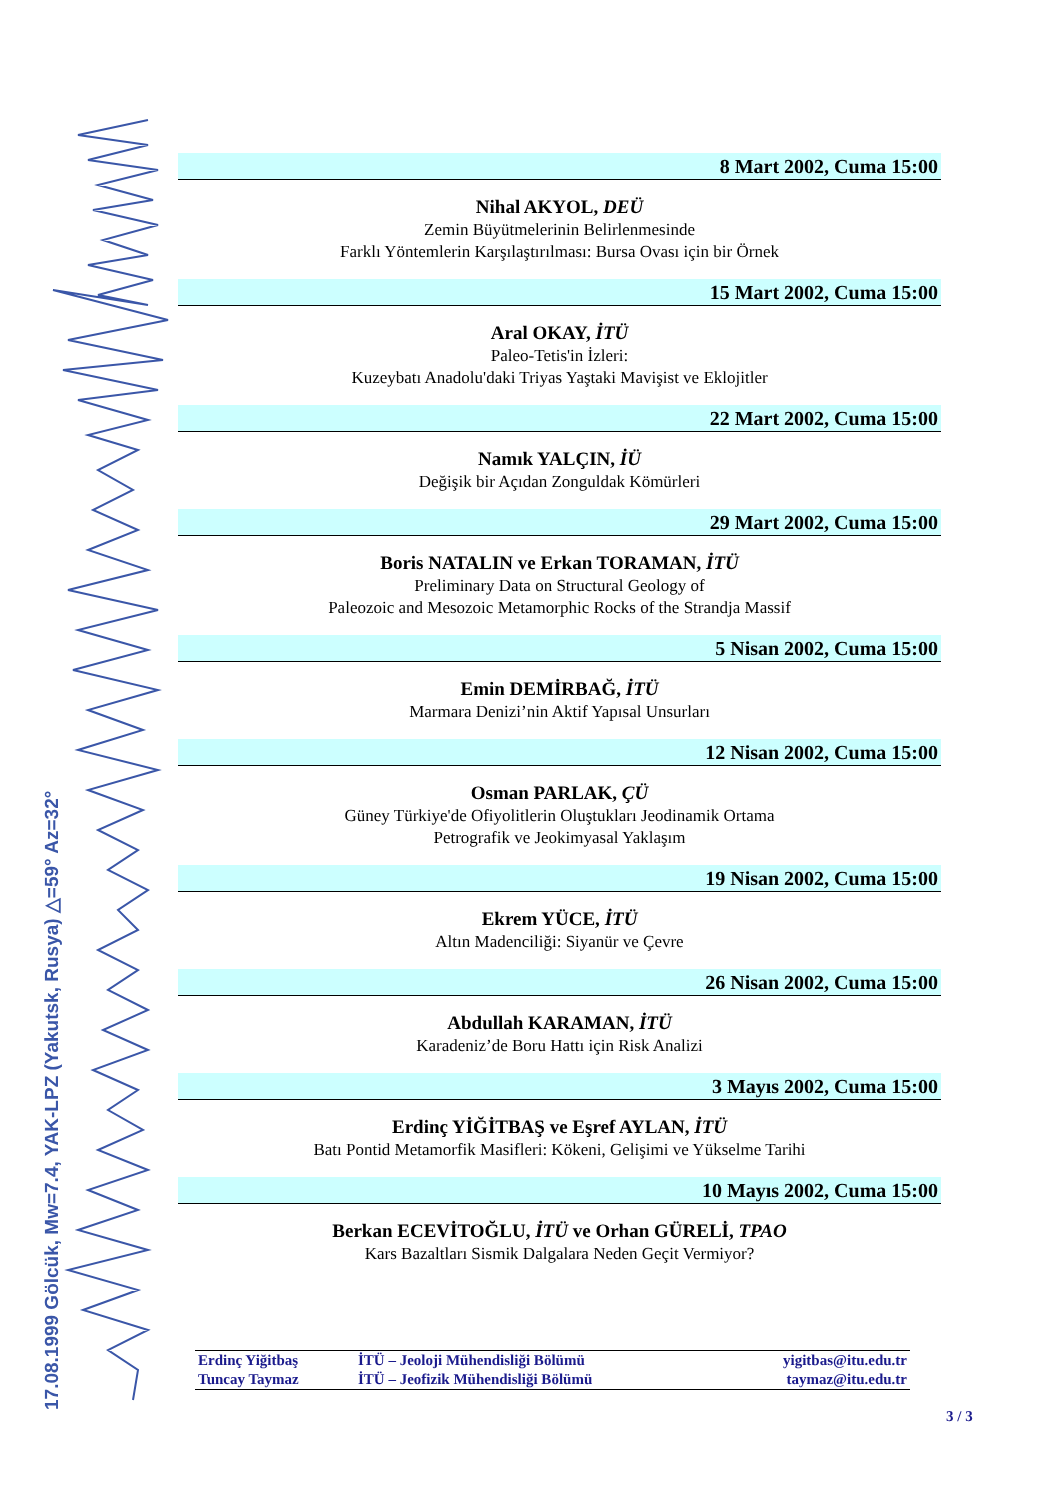17.08.1999 Gölcük, Mw=7.4, YAK-LPZ (Yakutsk, Rusya) △=59° Az=32°
8 Mart 2002, Cuma 15:00
Nihal AKYOL, DEÜ
Zemin Büyütmelerinin Belirlenmesinde
Farklı Yöntemlerin Karşılaştırılması: Bursa Ovası için bir Örnek
15 Mart 2002, Cuma 15:00
Aral OKAY, İTÜ
Paleo-Tetis'in İzleri:
Kuzeybatı Anadolu'daki Triyas Yaştaki Mavişist ve Eklojitler
22 Mart 2002, Cuma 15:00
Namık YALÇIN, İÜ
Değişik bir Açıdan Zonguldak Kömürleri
29 Mart 2002, Cuma 15:00
Boris NATALIN ve Erkan TORAMAN, İTÜ
Preliminary Data on Structural Geology of
Paleozoic and Mesozoic Metamorphic Rocks of the Strandja Massif
5 Nisan 2002, Cuma 15:00
Emin DEMİRBAĞ, İTÜ
Marmara Denizi’nin Aktif Yapısal Unsurları
12 Nisan 2002, Cuma 15:00
Osman PARLAK, ÇÜ
Güney Türkiye'de Ofiyolitlerin Oluştukları Jeodinamik Ortama
Petrografik ve Jeokimyasal Yaklaşım
19 Nisan 2002, Cuma 15:00
Ekrem YÜCE, İTÜ
Altın Madenciliği: Siyanür ve Çevre
26 Nisan 2002, Cuma 15:00
Abdullah KARAMAN, İTÜ
Karadeniz’de Boru Hattı için Risk Analizi
3 Mayıs 2002, Cuma 15:00
Erdinç YİĞİTBAŞ ve Eşref AYLAN, İTÜ
Batı Pontid Metamorfik Masifleri: Kökeni, Gelişimi ve Yükselme Tarihi
10 Mayıs 2002, Cuma 15:00
Berkan ECEVİTOĞLU, İTÜ ve Orhan GÜRELİ, TPAO
Kars Bazaltları Sismik Dalgalara Neden Geçit Vermiyor?
| Erdinç Yiğitbaş | İTÜ – Jeoloji Mühendisliği Bölümü | yigitbas@itu.edu.tr |
| Tuncay Taymaz | İTÜ – Jeofizik Mühendisliği Bölümü | taymaz@itu.edu.tr |
3 / 3